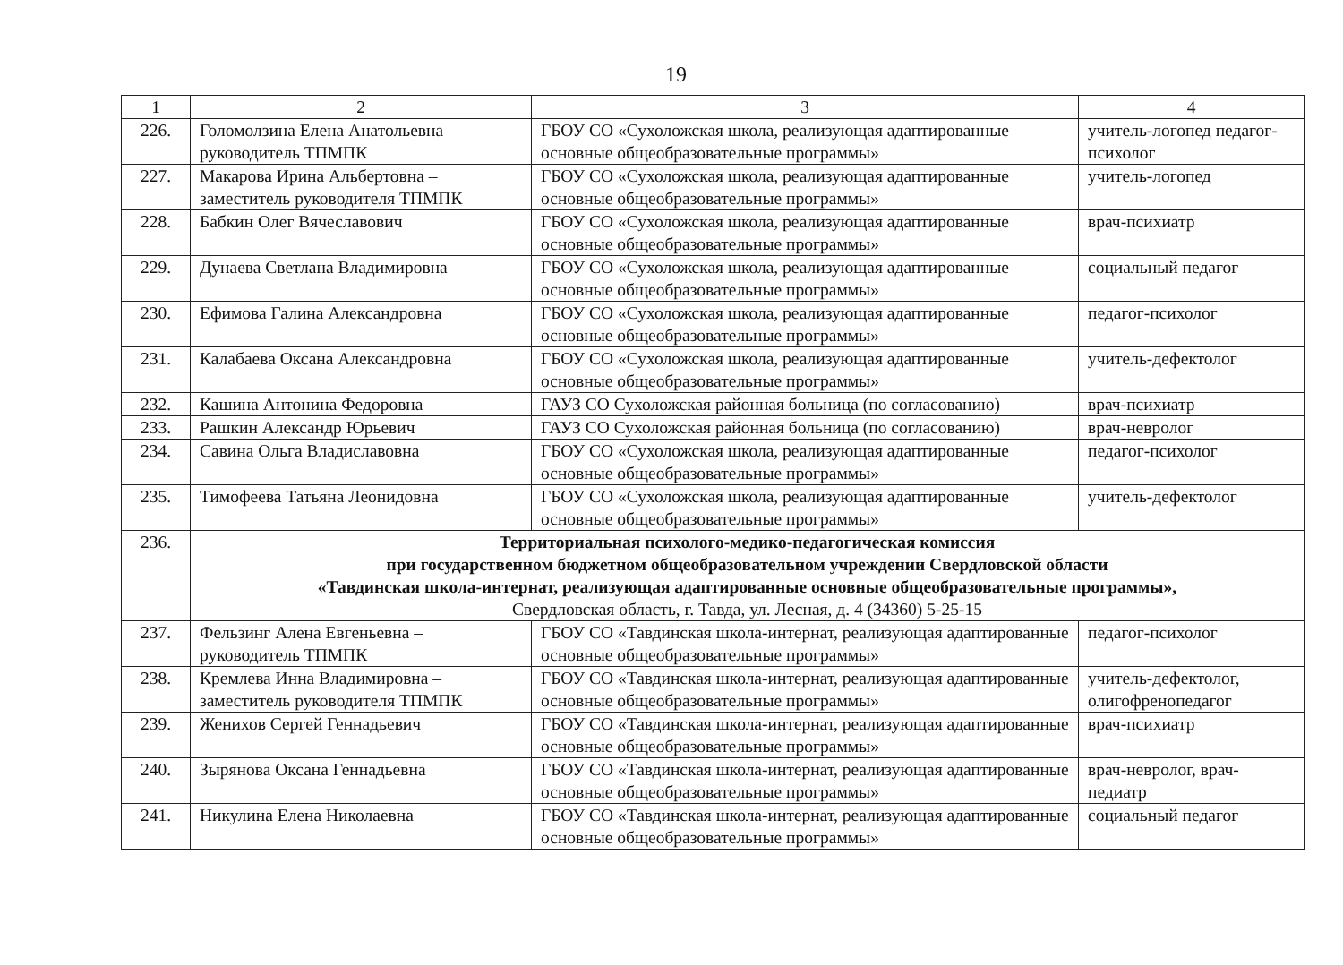19
| 1 | 2 | 3 | 4 |
| 226. | Голомолзина Елена Анатольевна – руководитель ТПМПК | ГБОУ СО «Сухоложская школа, реализующая адаптированные основные общеобразовательные программы» | учитель-логопед педагог-психолог |
| 227. | Макарова Ирина Альбертовна – заместитель руководителя ТПМПК | ГБОУ СО «Сухоложская школа, реализующая адаптированные основные общеобразовательные программы» | учитель-логопед |
| 228. | Бабкин Олег Вячеславович | ГБОУ СО «Сухоложская школа, реализующая адаптированные основные общеобразовательные программы» | врач-психиатр |
| 229. | Дунаева Светлана Владимировна | ГБОУ СО «Сухоложская школа, реализующая адаптированные основные общеобразовательные программы» | социальный педагог |
| 230. | Ефимова Галина Александровна | ГБОУ СО «Сухоложская школа, реализующая адаптированные основные общеобразовательные программы» | педагог-психолог |
| 231. | Калабаева Оксана Александровна | ГБОУ СО «Сухоложская школа, реализующая адаптированные основные общеобразовательные программы» | учитель-дефектолог |
| 232. | Кашина Антонина Федоровна | ГАУЗ СО Сухоложская районная больница (по согласованию) | врач-психиатр |
| 233. | Рашкин Александр Юрьевич | ГАУЗ СО Сухоложская районная больница (по согласованию) | врач-невролог |
| 234. | Савина Ольга Владиславовна | ГБОУ СО «Сухоложская школа, реализующая адаптированные основные общеобразовательные программы» | педагог-психолог |
| 235. | Тимофеева Татьяна Леонидовна | ГБОУ СО «Сухоложская школа, реализующая адаптированные основные общеобразовательные программы» | учитель-дефектолог |
| 236. | Территориальная психолого-медико-педагогическая комиссия при государственном бюджетном общеобразовательном учреждении Свердловской области «Тавдинская школа-интернат, реализующая адаптированные основные общеобразовательные программы», Свердловская область, г. Тавда, ул. Лесная, д. 4 (34360) 5-25-15 | | |
| 237. | Фельзинг Алена Евгеньевна – руководитель ТПМПК | ГБОУ СО «Тавдинская школа-интернат, реализующая адаптированные основные общеобразовательные программы» | педагог-психолог |
| 238. | Кремлева Инна Владимировна – заместитель руководителя ТПМПК | ГБОУ СО «Тавдинская школа-интернат, реализующая адаптированные основные общеобразовательные программы» | учитель-дефектолог, олигофренопедагог |
| 239. | Женихов Сергей Геннадьевич | ГБОУ СО «Тавдинская школа-интернат, реализующая адаптированные основные общеобразовательные программы» | врач-психиатр |
| 240. | Зырянова Оксана Геннадьевна | ГБОУ СО «Тавдинская школа-интернат, реализующая адаптированные основные общеобразовательные программы» | врач-невролог, врач-педиатр |
| 241. | Никулина Елена Николаевна | ГБОУ СО «Тавдинская школа-интернат, реализующая адаптированные основные общеобразовательные программы» | социальный педагог |